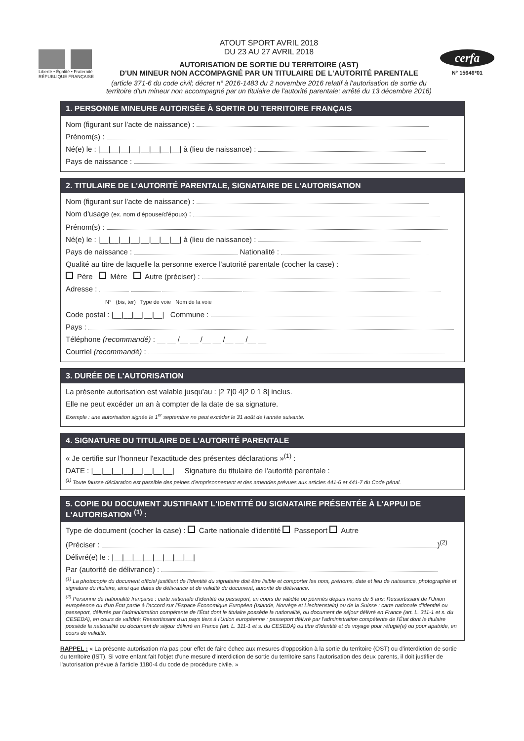Liberté • Égalité • Fraternité
RÉPUBLIQUE FRANÇAISE
ATOUT SPORT AVRIL 2018
DU 23 AU 27 AVRIL 2018
AUTORISATION DE SORTIE DU TERRITOIRE (AST)
D'UN MINEUR NON ACCOMPAGNÉ PAR UN TITULAIRE DE L'AUTORITÉ PARENTALE
(article 371-6 du code civil; décret n° 2016-1483 du 2 novembre 2016 relatif à l'autorisation de sortie du territoire d'un mineur non accompagné par un titulaire de l'autorité parentale; arrêté du 13 décembre 2016)
cerfa
N° 15646*01
1. PERSONNE MINEURE AUTORISÉE À SORTIR DU TERRITOIRE FRANÇAIS
Nom (figurant sur l'acte de naissance) :
Prénom(s) :
Né(e) le : |__|__|__|__|__|__|__|__| à (lieu de naissance) :
Pays de naissance :
2. TITULAIRE DE L'AUTORITÉ PARENTALE, SIGNATAIRE DE L'AUTORISATION
Nom (figurant sur l'acte de naissance) :
Nom d'usage (ex. nom d'épouse/d'époux) :
Prénom(s) :
Né(e) le : |__|__|__|__|__|__|__|__| à (lieu de naissance) :
Pays de naissance : Nationalité :
Qualité au titre de laquelle la personne exerce l'autorité parentale (cocher la case) :
Père Mère Autre (préciser) :
Adresse :
N° (bis, ter) Type de voie Nom de la voie
Code postal : |__|__|__|__|__| Commune :
Pays :
Téléphone (recommandé) : __ __ /__ __ /__ __ /__ __ /__ __
Courriel (recommandé) :
3. DURÉE DE L'AUTORISATION
La présente autorisation est valable jusqu'au : |2 7|0 4|2 0 1 8| inclus.
Elle ne peut excéder un an à compter de la date de sa signature.
Exemple : une autorisation signée le 1<sup>er</sup> septembre ne peut excéder le 31 août de l'année suivante.
4. SIGNATURE DU TITULAIRE DE L'AUTORITÉ PARENTALE
« Je certifie sur l'honneur l'exactitude des présentes déclarations »<sup>(1)</sup> :
DATE : |__|__|__|__|__|__|__|__| Signature du titulaire de l'autorité parentale :
<sup>(1)</sup> Toute fausse déclaration est passible des peines d'emprisonnement et des amendes prévues aux articles 441-6 et 441-7 du Code pénal.
5. COPIE DU DOCUMENT JUSTIFIANT L'IDENTITÉ DU SIGNATAIRE PRÉSENTÉE À L'APPUI DE L'AUTORISATION <sup>(1)</sup> :
Type de document (cocher la case) : Carte nationale d'identité Passeport Autre
(Préciser : )<sup>(2)</sup>
Délivré(e) le : |__|__|__|__|__|__|__|__|
Par (autorité de délivrance) :
<sup>(1)</sup> La photocopie du document officiel justifiant de l'identité du signataire doit être lisible et comporter les nom, prénoms, date et lieu de naissance, photographie et signature du titulaire, ainsi que dates de délivrance et de validité du document, autorité de délivrance.
<sup>(2)</sup> Personne de nationalité française : carte nationale d'identité ou passeport, en cours de validité ou périmés depuis moins de 5 ans; Ressortissant de l'Union européenne ou d'un État partie à l'accord sur l'Espace Économique Européen (Islande, Norvège et Liechtenstein) ou de la Suisse : carte nationale d'identité ou passeport, délivrés par l'administration compétente de l'État dont le titulaire possède la nationalité, ou document de séjour délivré en France (art. L. 311-1 et s. du CESEDA), en cours de validité; Ressortissant d'un pays tiers à l'Union européenne : passeport délivré par l'administration compétente de l'État dont le titulaire possède la nationalité ou document de séjour délivré en France (art. L. 311-1 et s. du CESEDA) ou titre d'identité et de voyage pour réfugié(e) ou pour apatride, en cours de validité.
RAPPEL : « La présente autorisation n'a pas pour effet de faire échec aux mesures d'opposition à la sortie du territoire (OST) ou d'interdiction de sortie du territoire (IST). Si votre enfant fait l'objet d'une mesure d'interdiction de sortie du territoire sans l'autorisation des deux parents, il doit justifier de l'autorisation prévue à l'article 1180-4 du code de procédure civile. »